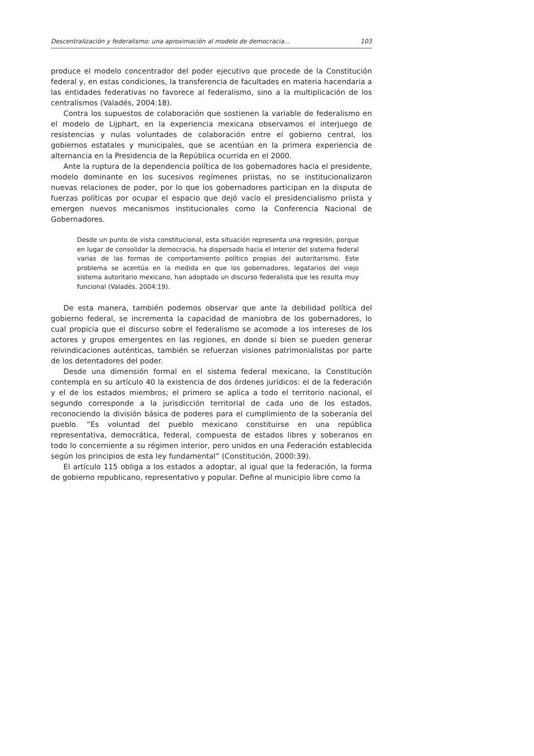Descentralización y federalismo: una aproximación al modelo de democracia... 103
produce el modelo concentrador del poder ejecutivo que procede de la Constitución federal y, en estas condiciones, la transferencia de facultades en materia hacendaria a las entidades federativas no favorece al federalismo, sino a la multiplicación de los centralismos (Valadés, 2004:18).
Contra los supuestos de colaboración que sostienen la variable de federalismo en el modelo de Lijphart, en la experiencia mexicana observamos el interjuego de resistencias y nulas voluntades de colaboración entre el gobierno central, los gobiernos estatales y municipales, que se acentúan en la primera experiencia de alternancia en la Presidencia de la República ocurrida en el 2000.
Ante la ruptura de la dependencia política de los gobernadores hacia el presidente, modelo dominante en los sucesivos regímenes priistas, no se institucionalizaron nuevas relaciones de poder, por lo que los gobernadores participan en la disputa de fuerzas políticas por ocupar el espacio que dejó vacío el presidencialismo priista y emergen nuevos mecanismos institucionales como la Conferencia Nacional de Gobernadores.
Desde un punto de vista constitucional, esta situación representa una regresión, porque en lugar de consolidar la democracia, ha dispersado hacia el interior del sistema federal varias de las formas de comportamiento político propias del autoritarismo. Este problema se acentúa en la medida en que los gobernadores, legatarios del viejo sistema autoritario mexicano, han adoptado un discurso federalista que les resulta muy funcional (Valadés, 2004:19).
De esta manera, también podemos observar que ante la debilidad política del gobierno federal, se incrementa la capacidad de maniobra de los gobernadores, lo cual propicia que el discurso sobre el federalismo se acomode a los intereses de los actores y grupos emergentes en las regiones, en donde si bien se pueden generar reivindicaciones auténticas, también se refuerzan visiones patrimonialistas por parte de los detentadores del poder.
Desde una dimensión formal en el sistema federal mexicano, la Constitución contempla en su artículo 40 la existencia de dos órdenes jurídicos: el de la federación y el de los estados miembros; el primero se aplica a todo el territorio nacional, el segundo corresponde a la jurisdicción territorial de cada uno de los estados, reconociendo la división básica de poderes para el cumplimiento de la soberanía del pueblo. “Es voluntad del pueblo mexicano constituirse en una república representativa, democrática, federal, compuesta de estados libres y soberanos en todo lo concerniente a su régimen interior, pero unidos en una Federación establecida según los principios de esta ley fundamental” (Constitución, 2000:39).
El artículo 115 obliga a los estados a adoptar, al igual que la federación, la forma de gobierno republicano, representativo y popular. Define al municipio libre como la